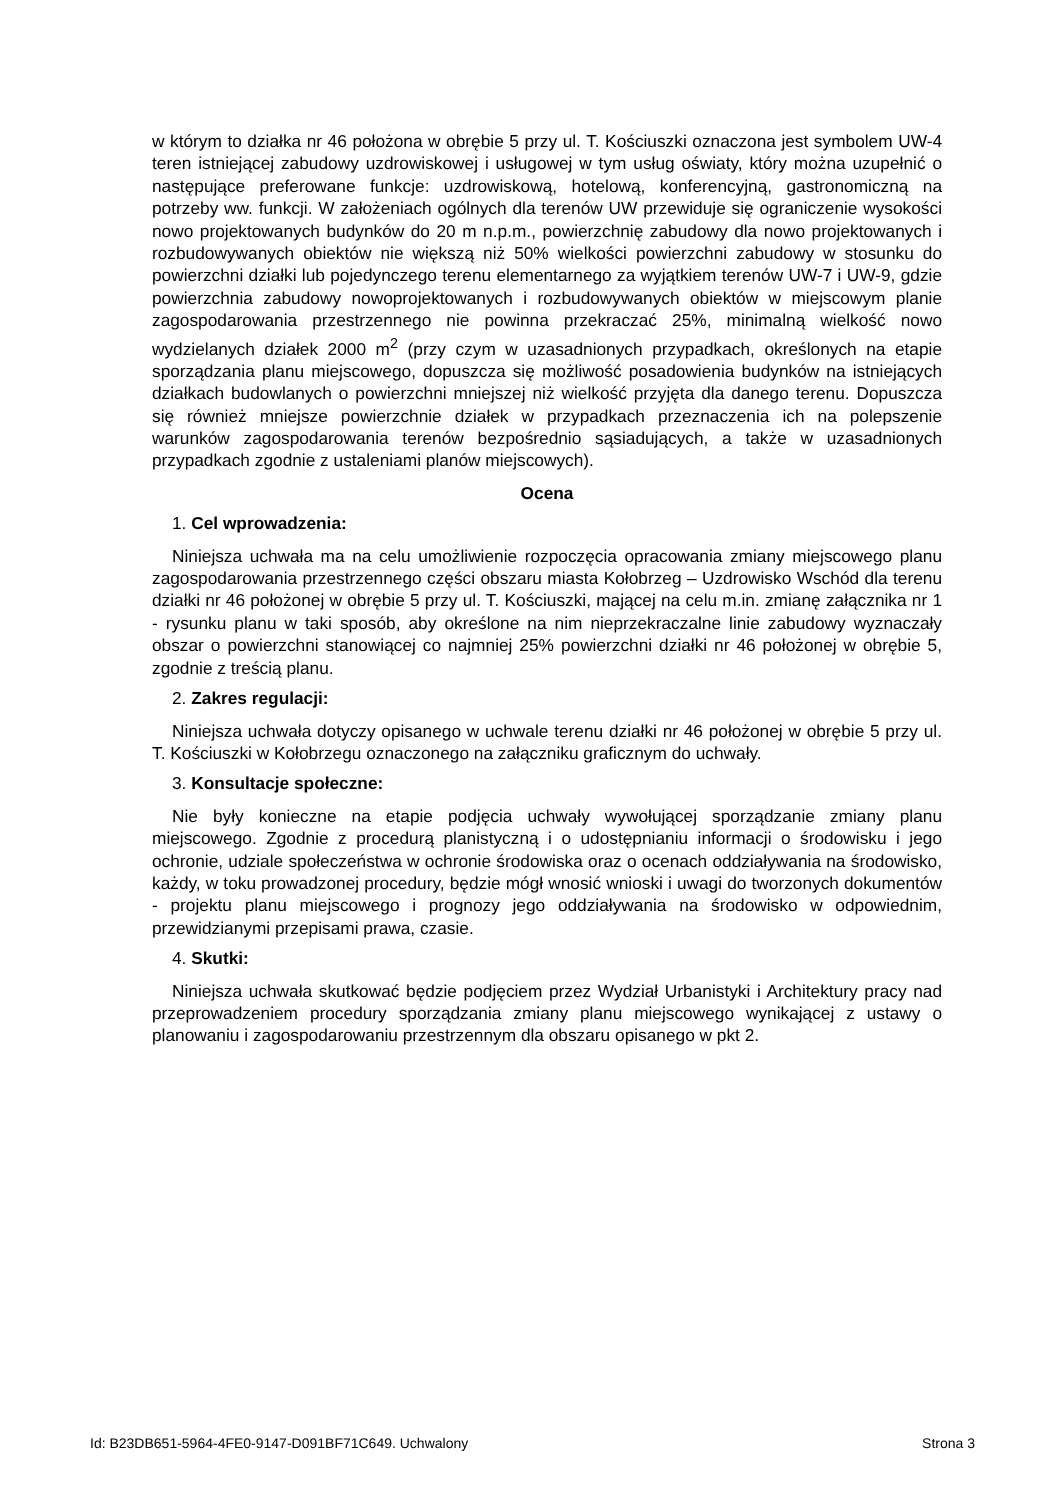w którym to działka nr 46 położona w obrębie 5 przy ul. T. Kościuszki oznaczona jest symbolem UW-4 teren istniejącej zabudowy uzdrowiskowej i usługowej w tym usług oświaty, który można uzupełnić o następujące preferowane funkcje: uzdrowiskową, hotelową, konferencyjną, gastronomiczną na potrzeby ww. funkcji. W założeniach ogólnych dla terenów UW przewiduje się ograniczenie wysokości nowo projektowanych budynków do 20 m n.p.m., powierzchnię zabudowy dla nowo projektowanych i rozbudowywanych obiektów nie większą niż 50% wielkości powierzchni zabudowy w stosunku do powierzchni działki lub pojedynczego terenu elementarnego za wyjątkiem terenów UW-7 i UW-9, gdzie powierzchnia zabudowy nowoprojektowanych i rozbudowywanych obiektów w miejscowym planie zagospodarowania przestrzennego nie powinna przekraczać 25%, minimalną wielkość nowo wydzielanych działek 2000 m<sup>2</sup> (przy czym w uzasadnionych przypadkach, określonych na etapie sporządzania planu miejscowego, dopuszcza się możliwość posadowienia budynków na istniejących działkach budowlanych o powierzchni mniejszej niż wielkość przyjęta dla danego terenu. Dopuszcza się również mniejsze powierzchnie działek w przypadkach przeznaczenia ich na polepszenie warunków zagospodarowania terenów bezpośrednio sąsiadujących, a także w uzasadnionych przypadkach zgodnie z ustaleniami planów miejscowych).
Ocena
1. Cel wprowadzenia:
Niniejsza uchwała ma na celu umożliwienie rozpoczęcia opracowania zmiany miejscowego planu zagospodarowania przestrzennego części obszaru miasta Kołobrzeg – Uzdrowisko Wschód dla terenu działki nr 46 położonej w obrębie 5 przy ul. T. Kościuszki, mającej na celu m.in. zmianę załącznika nr 1 - rysunku planu w taki sposób, aby określone na nim nieprzekraczalne linie zabudowy wyznaczały obszar o powierzchni stanowiącej co najmniej 25% powierzchni działki nr 46 położonej w obrębie 5, zgodnie z treścią planu.
2. Zakres regulacji:
Niniejsza uchwała dotyczy opisanego w uchwale terenu działki nr 46 położonej w obrębie 5 przy ul. T. Kościuszki w Kołobrzegu oznaczonego na załączniku graficznym do uchwały.
3. Konsultacje społeczne:
Nie były konieczne na etapie podjęcia uchwały wywołującej sporządzanie zmiany planu miejscowego. Zgodnie z procedurą planistyczną i o udostępnianiu informacji o środowisku i jego ochronie, udziale społeczeństwa w ochronie środowiska oraz o ocenach oddziaływania na środowisko, każdy, w toku prowadzonej procedury, będzie mógł wnosić wnioski i uwagi do tworzonych dokumentów - projektu planu miejscowego i prognozy jego oddziaływania na środowisko w odpowiednim, przewidzianymi przepisami prawa, czasie.
4. Skutki:
Niniejsza uchwała skutkować będzie podjęciem przez Wydział Urbanistyki i Architektury pracy nad przeprowadzeniem procedury sporządzania zmiany planu miejscowego wynikającej z ustawy o planowaniu i zagospodarowaniu przestrzennym dla obszaru opisanego w pkt 2.
Id: B23DB651-5964-4FE0-9147-D091BF71C649. Uchwalony Strona 3